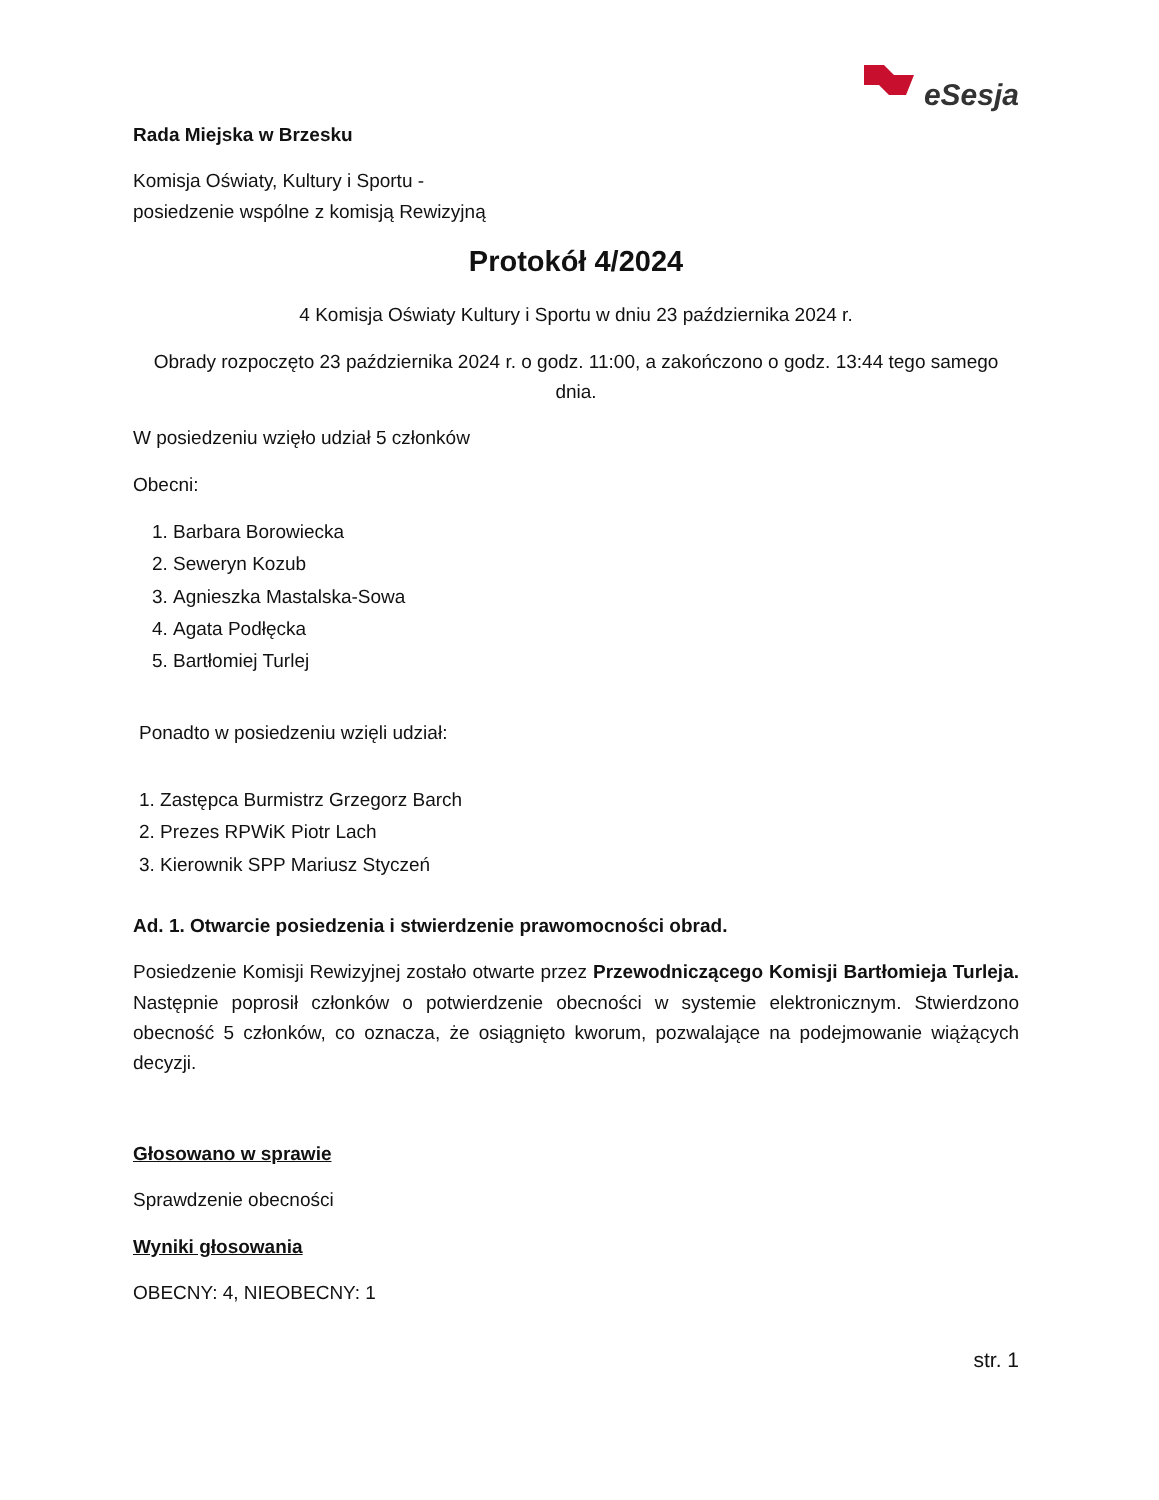eSesja
Rada Miejska w Brzesku
Komisja Oświaty, Kultury i Sportu -
posiedzenie wspólne z komisją Rewizyjną
Protokół 4/2024
4 Komisja Oświaty Kultury i Sportu w dniu 23 października 2024 r.
Obrady rozpoczęto 23 października 2024 r. o godz. 11:00, a zakończono o godz. 13:44 tego samego dnia.
W posiedzeniu wzięło udział 5 członków
Obecni:
1. Barbara Borowiecka
2. Seweryn Kozub
3. Agnieszka Mastalska-Sowa
4. Agata Podłęcka
5. Bartłomiej Turlej
Ponadto w posiedzeniu wzięli udział:
1. Zastępca Burmistrz Grzegorz Barch
2. Prezes RPWiK Piotr Lach
3. Kierownik SPP Mariusz Styczeń
Ad. 1. Otwarcie posiedzenia i stwierdzenie prawomocności obrad.
Posiedzenie Komisji Rewizyjnej zostało otwarte przez Przewodniczącego Komisji Bartłomieja Turleja. Następnie poprosił członków o potwierdzenie obecności w systemie elektronicznym. Stwierdzono obecność 5 członków, co oznacza, że osiągnięto kworum, pozwalające na podejmowanie wiążących decyzji.
Głosowano w sprawie
Sprawdzenie obecności
Wyniki głosowania
OBECNY: 4, NIEOBECNY: 1
str. 1